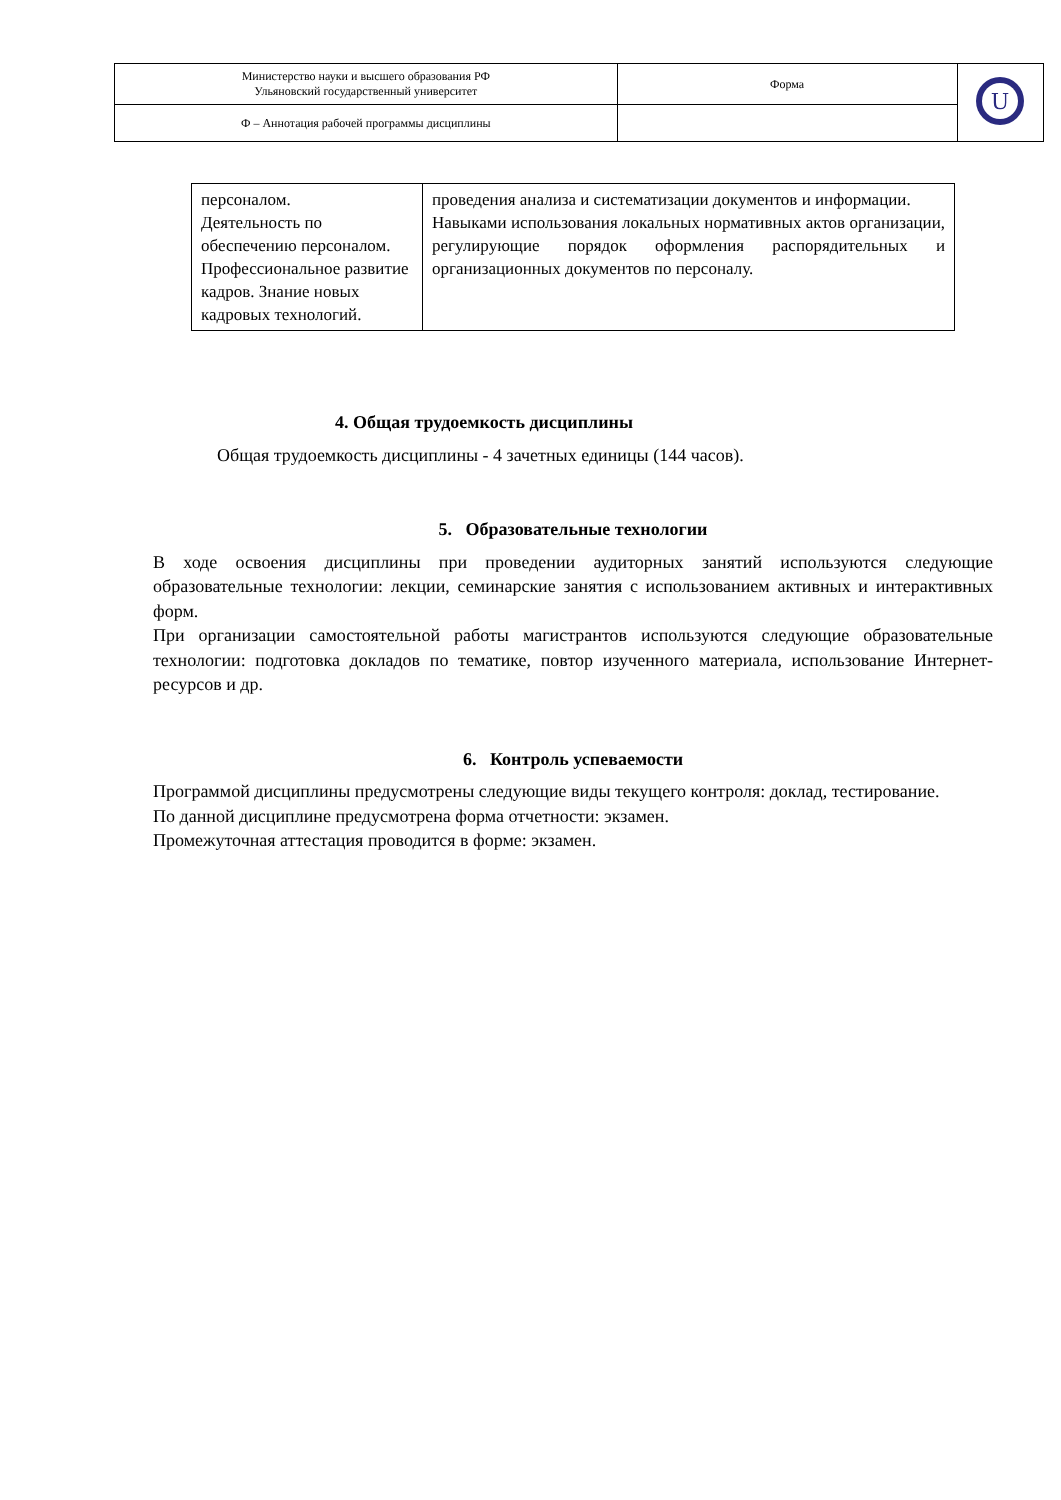| Министерство науки и высшего образования РФ Ульяновский государственный университет | Форма | U |
| Ф – Аннотация рабочей программы дисциплины | | |
| персоналом. Деятельность по обеспечению персоналом. Профессиональное развитие кадров. Знание новых кадровых технологий. | проведения анализа и систематизации документов и информации. Навыками использования локальных нормативных актов организации, регулирующие порядок оформления распорядительных и организационных документов по персоналу. |
4. Общая трудоемкость дисциплины
Общая трудоемкость дисциплины - 4 зачетных единицы (144 часов).
5. Образовательные технологии
В ходе освоения дисциплины при проведении аудиторных занятий используются следующие образовательные технологии: лекции, семинарские занятия с использованием активных и интерактивных форм.
При организации самостоятельной работы магистрантов используются следующие образовательные технологии: подготовка докладов по тематике, повтор изученного материала, использование Интернет-ресурсов и др.
6. Контроль успеваемости
Программой дисциплины предусмотрены следующие виды текущего контроля: доклад, тестирование.
По данной дисциплине предусмотрена форма отчетности: экзамен.
Промежуточная аттестация проводится в форме: экзамен.